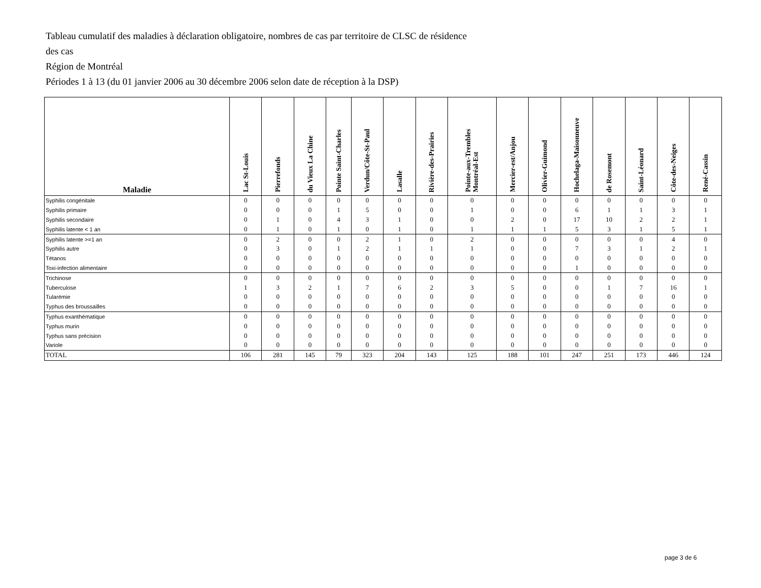Tableau cumulatif des maladies à déclaration obligatoire, nombres de cas par territoire de CLSC de résidence
des cas
Région de Montréal
Périodes 1 à 13 (du 01 janvier 2006 au 30 décembre 2006 selon date de réception à la DSP)
| Maladie | Lac St-Louis | Pierrefonds | du Vieux La Chine | Pointe Saint-Charles | Verdun/Côte-St-Paul | Lasalle | Rivière-des-Prairies | Pointe-aux-Trembles Montréal-Est | Mercier-est/Anjou | Olivier-Guimond | Hochelaga-Maisonneuve | de Rosemont | Saint-Léonard | Côte-des-Neiges | René-Cassin |
| --- | --- | --- | --- | --- | --- | --- | --- | --- | --- | --- | --- | --- | --- | --- | --- |
| Syphilis congénitale | 0 | 0 | 0 | 0 | 0 | 0 | 0 | 0 | 0 | 0 | 0 | 0 | 0 | 0 | 0 |
| Syphilis primaire | 0 | 0 | 0 | 1 | 5 | 0 | 0 | 1 | 0 | 0 | 6 | 1 | 1 | 3 | 1 |
| Syphilis secondaire | 0 | 1 | 0 | 4 | 3 | 1 | 0 | 0 | 2 | 0 | 17 | 10 | 2 | 2 | 1 |
| Syphilis latente < 1 an | 0 | 1 | 0 | 1 | 0 | 1 | 0 | 1 | 1 | 1 | 5 | 3 | 1 | 5 | 1 |
| Syphilis latente >=1 an | 0 | 2 | 0 | 0 | 2 | 1 | 0 | 2 | 0 | 0 | 0 | 0 | 0 | 4 | 0 |
| Syphilis autre | 0 | 3 | 0 | 1 | 2 | 1 | 1 | 1 | 0 | 0 | 7 | 3 | 1 | 2 | 1 |
| Tétanos | 0 | 0 | 0 | 0 | 0 | 0 | 0 | 0 | 0 | 0 | 0 | 0 | 0 | 0 | 0 |
| Toxi-infection alimentaire | 0 | 0 | 0 | 0 | 0 | 0 | 0 | 0 | 0 | 0 | 1 | 0 | 0 | 0 | 0 |
| Trichinose | 0 | 0 | 0 | 0 | 0 | 0 | 0 | 0 | 0 | 0 | 0 | 0 | 0 | 0 | 0 |
| Tuberculose | 1 | 3 | 2 | 1 | 7 | 6 | 2 | 3 | 5 | 0 | 0 | 1 | 7 | 16 | 1 |
| Tularémie | 0 | 0 | 0 | 0 | 0 | 0 | 0 | 0 | 0 | 0 | 0 | 0 | 0 | 0 | 0 |
| Typhus des broussailles | 0 | 0 | 0 | 0 | 0 | 0 | 0 | 0 | 0 | 0 | 0 | 0 | 0 | 0 | 0 |
| Typhus exanthématique | 0 | 0 | 0 | 0 | 0 | 0 | 0 | 0 | 0 | 0 | 0 | 0 | 0 | 0 | 0 |
| Typhus murin | 0 | 0 | 0 | 0 | 0 | 0 | 0 | 0 | 0 | 0 | 0 | 0 | 0 | 0 | 0 |
| Typhus sans précision | 0 | 0 | 0 | 0 | 0 | 0 | 0 | 0 | 0 | 0 | 0 | 0 | 0 | 0 | 0 |
| Variole | 0 | 0 | 0 | 0 | 0 | 0 | 0 | 0 | 0 | 0 | 0 | 0 | 0 | 0 | 0 |
| TOTAL | 106 | 281 | 145 | 79 | 323 | 204 | 143 | 125 | 188 | 101 | 247 | 251 | 173 | 446 | 124 |
page 3 de 6